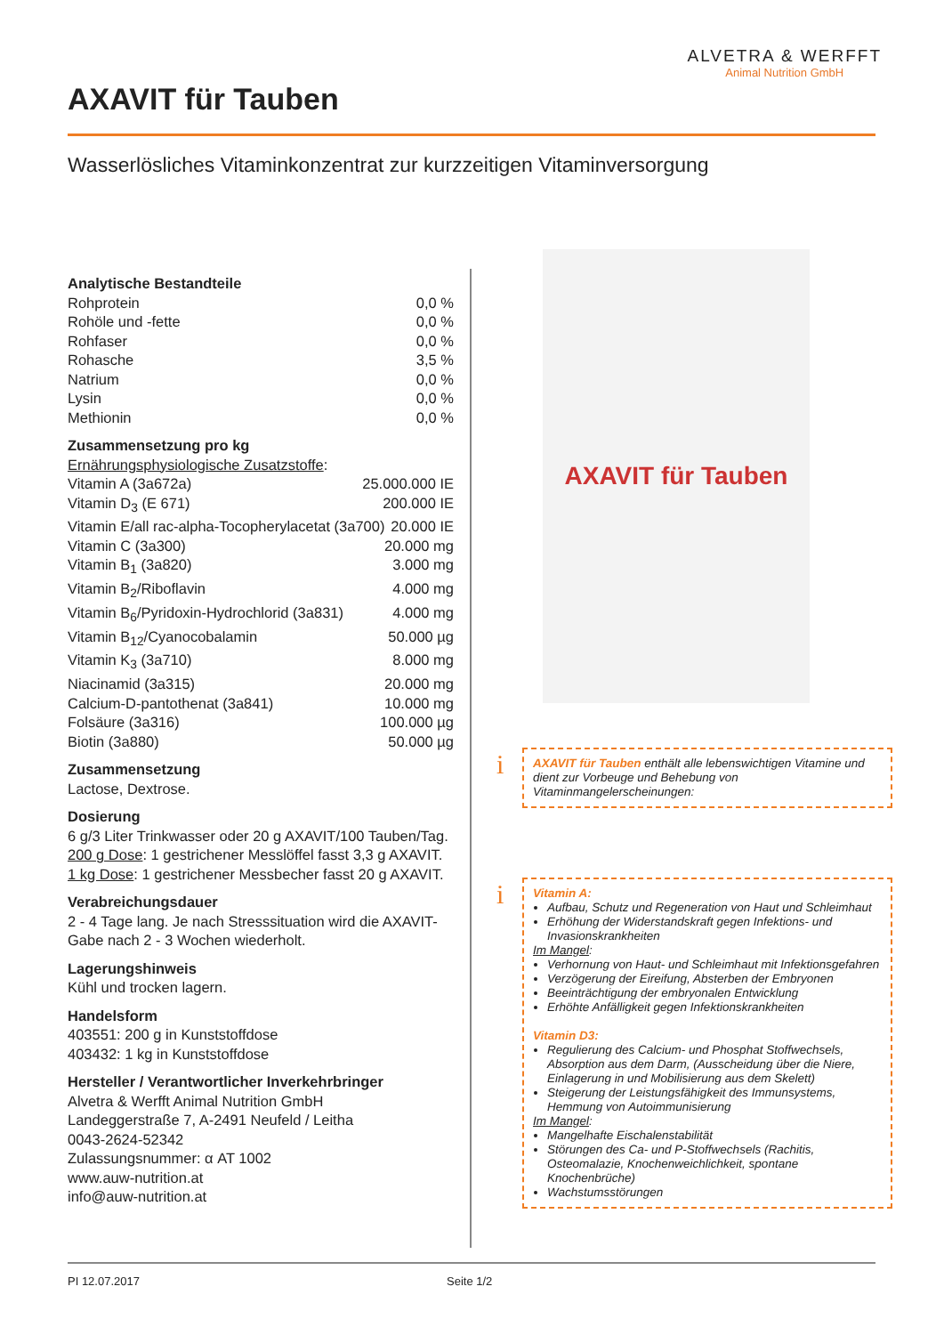ALVETRA & WERFFT
Animal Nutrition GmbH
AXAVIT für Tauben
Wasserlösliches Vitaminkonzentrat zur kurzzeitigen Vitaminversorgung
Analytische Bestandteile
Rohprotein 0,0 %
Rohöle und -fette 0,0 %
Rohfaser 0,0 %
Rohasche 3,5 %
Natrium 0,0 %
Lysin 0,0 %
Methionin 0,0 %
Zusammensetzung pro kg
Ernährungsphysiologische Zusatzstoffe:
Vitamin A (3a672a) 25.000.000 IE
Vitamin D<sub>3</sub> (E 671) 200.000 IE
Vitamin E/all rac-alpha-Tocopherylacetat (3a700) 20.000 IE
Vitamin C (3a300) 20.000 mg
Vitamin B<sub>1</sub> (3a820) 3.000 mg
Vitamin B<sub>2</sub>/Riboflavin 4.000 mg
Vitamin B<sub>6</sub>/Pyridoxin-Hydrochlorid (3a831) 4.000 mg
Vitamin B<sub>12</sub>/Cyanocobalamin 50.000 µg
Vitamin K<sub>3</sub> (3a710) 8.000 mg
Niacinamid (3a315) 20.000 mg
Calcium-D-pantothenat (3a841) 10.000 mg
Folsäure (3a316) 100.000 µg
Biotin (3a880) 50.000 µg
Zusammensetzung
Lactose, Dextrose.
Dosierung
6 g/3 Liter Trinkwasser oder 20 g AXAVIT/100 Tauben/Tag.
200 g Dose: 1 gestrichener Messlöffel fasst 3,3 g AXAVIT.
1 kg Dose: 1 gestrichener Messbecher fasst 20 g AXAVIT.
Verabreichungsdauer
2 - 4 Tage lang. Je nach Stresssituation wird die AXAVIT-Gabe nach 2 - 3 Wochen wiederholt.
Lagerungshinweis
Kühl und trocken lagern.
Handelsform
403551: 200 g in Kunststoffdose
403432: 1 kg in Kunststoffdose
Hersteller / Verantwortlicher Inverkehrbringer
Alvetra & Werfft Animal Nutrition GmbH
Landeggerstraße 7, A-2491 Neufeld / Leitha
0043-2624-52342
Zulassungsnummer: α AT 1002
www.auw-nutrition.at
info@auw-nutrition.at
AXAVIT für Tauben
i
AXAVIT für Tauben enthält alle lebenswichtigen Vitamine und dient zur Vorbeuge und Behebung von Vitaminmangelerscheinungen:
i
Vitamin A:
Aufbau, Schutz und Regeneration von Haut und Schleimhaut
Erhöhung der Widerstandskraft gegen Infektions- und Invasionskrankheiten
Im Mangel:
Verhornung von Haut- und Schleimhaut mit Infektionsgefahren
Verzögerung der Eireifung, Absterben der Embryonen
Beeinträchtigung der embryonalen Entwicklung
Erhöhte Anfälligkeit gegen Infektionskrankheiten
Vitamin D3:
Regulierung des Calcium- und Phosphat Stoffwechsels, Absorption aus dem Darm, (Ausscheidung über die Niere, Einlagerung in und Mobilisierung aus dem Skelett)
Steigerung der Leistungsfähigkeit des Immunsystems, Hemmung von Autoimmunisierung
Im Mangel:
Mangelhafte Eischalenstabilität
Störungen des Ca- und P-Stoffwechsels (Rachitis, Osteomalazie, Knochenweichlichkeit, spontane Knochenbrüche)
Wachstumsstörungen
PI 12.07.2017 Seite 1/2